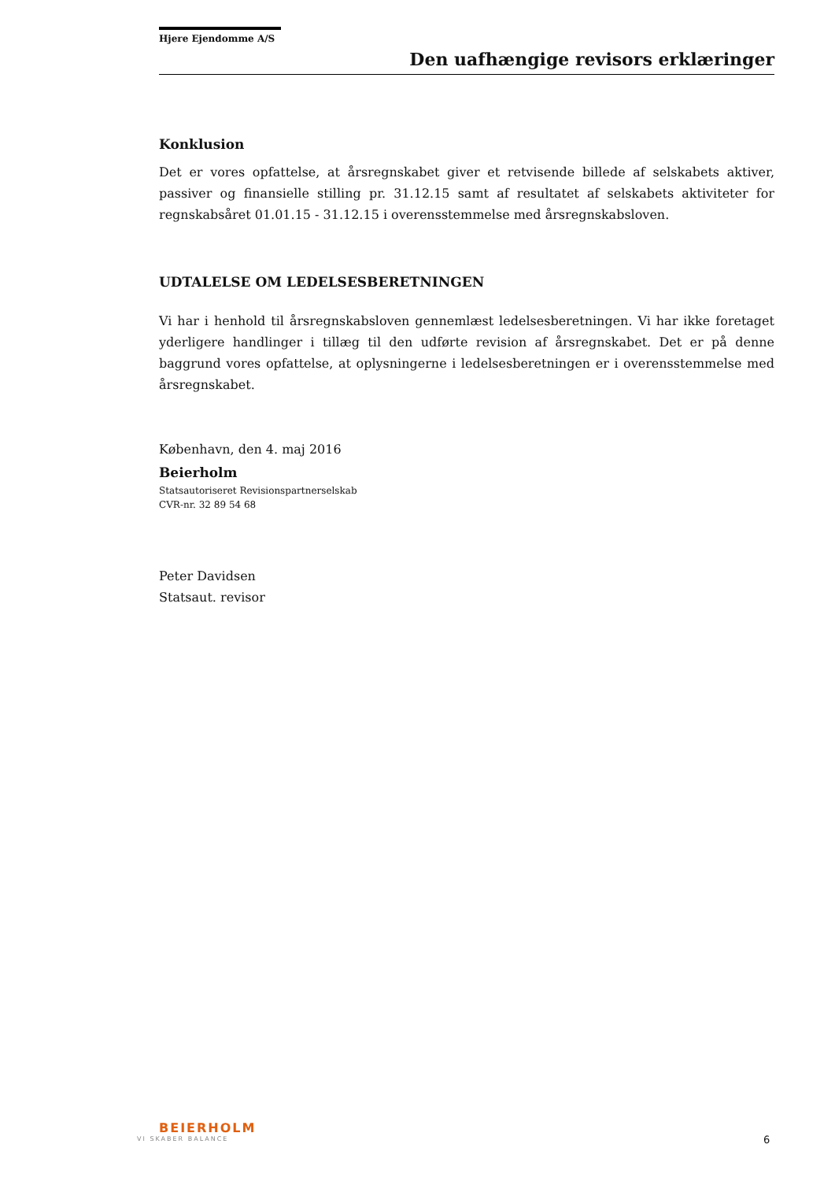Hjere Ejendomme A/S
Den uafhængige revisors erklæringer
Konklusion
Det er vores opfattelse, at årsregnskabet giver et retvisende billede af selskabets aktiver, passiver og finansielle stilling pr. 31.12.15 samt af resultatet af selskabets aktiviteter for regnskabsåret 01.01.15 - 31.12.15 i overensstemmelse med årsregnskabsloven.
UDTALELSE OM LEDELSESBERETNINGEN
Vi har i henhold til årsregnskabsloven gennemlæst ledelsesberetningen. Vi har ikke foretaget yderligere handlinger i tillæg til den udførte revision af årsregnskabet. Det er på denne baggrund vores opfattelse, at oplysningerne i ledelsesberetningen er i overensstemmelse med årsregnskabet.
København, den 4. maj 2016
Beierholm
Statsautoriseret Revisionspartnerselskab
CVR-nr. 32 89 54 68
Peter Davidsen
Statsaut. revisor
BEIERHOLM
VI SKABER BALANCE
6